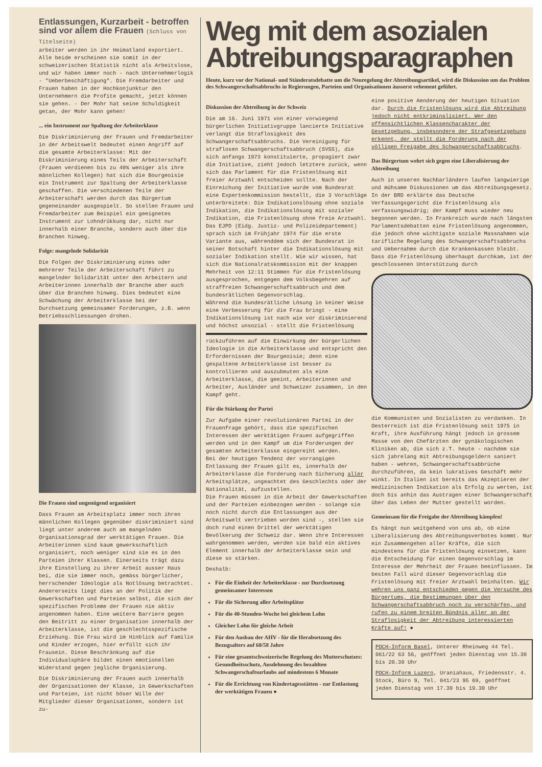Entlassungen, Kurzarbeit - betroffen sind vor allem die Frauen (Schluss von Titelseite)
arbeiter werden in ihr Heimatland exportiert. Alle beide erscheinen sie somit in der schweizerischen Statistik nicht als Arbeitslose, und wir haben immer noch - nach Unternehmerlogik - "Ueberbeschäftigung". Die Fremdarbeiter und Frauen haben in der Hochkonjunktur den Unternehmern die Profite gemacht, jetzt können sie gehen. - Der Mohr hat seine Schuldigkeit getan, der Mohr kann gehen!
... ein Instrument zur Spaltung der Arbeiterklasse
Die Diskriminierung der Frauen und Fremdarbeiter in der Arbeitswelt bedeutet einen Angriff auf die gesamte Arbeiterklasse: Mit der Diskriminierung eines Teils der Arbeiterschaft (Frauen verdienen bis zu 40% weniger als ihre männlichen Kollegen) hat sich die Bourgeoisie ein Instrument zur Spaltung der Arbeiterklasse geschaffen. Die verschiedenen Teile der Arbeiterschaft werden durch das Bürgertum gegeneinander ausgespielt. So stellen Frauen und Fremdarbeiter zum Beispiel ein geeignetes Instrument zur Lohndrükkung dar, nicht nur innerhalb einer Branche, sondern auch über die Branchen hinweg.
Folge: mangelnde Solidarität
Die Folgen der Diskriminierung eines oder mehrerer Teile der Arbeiterschaft führt zu mangelnder Solidarität unter den Arbeitern und Arbeiterinnen innerhalb der Branche aber auch über die Branchen hinweg. Dies bedeutet eine Schwächung der Arbeiterklasse bei der Durchsetzung gemeinsamer Forderungen, z.B. wenn Betriebsschliessungen drohen.
Die Frauen sind ungenügend organisiert
Dass Frauen am Arbeitsplatz immer noch ihren männlichen Kollegen gegenüber diskriminiert sind liegt unter anderem auch am mangelnden Organisationsgrad der werktätigen Frauen. Die Arbeiterinnen sind kaum gewerkschaftlich organisiert, noch weniger sind sie es in den Parteien ihrer Klassen. Einerseits trägt dazu ihre Einstellung zu ihrer Arbeit ausser Haus bei, die sie immer noch, gemäss bürgerlicher, herrschender Ideologie als Notlösung betrachtet. Andererseits liegt dies an der Politik der Gewerkschaften und Parteien selbst, die sich der spezifischen Probleme der Frauen nie aktiv angenommen haben. Eine weitere Barriere gegen den Beitritt zu einer Organisation innerhalb der Arbeiterklasse, ist die geschlechtsspezifische Erziehung. Die Frau wird im Hinblick auf Familie und Kinder erzogen, hier erfüllt sich ihr Frausein. Diese Beschränkung auf die Individualsphäre bildet einen emotionellen Widerstand gegen jegliche Organisierung.
Die Diskriminierung der Frauen auch innerhalb der Organisationen der Klasse, in Gewerkschaften und Parteien, ist nicht böser Wille der Mitglieder dieser Organisationen, sondern ist zu-
Weg mit dem asozialen Abtreibungsparagraphen
Heute, kurz vor der National- und Ständeratsdebatte um die Neuregelung der Abtreibungsartikel, wird die Diskussion um das Problem des Schwangerschaftsabbruchs in Regierungen, Parteien und Organisationen äusserst vehement geführt.
Diskussion der Abtreibung in der Schweiz
Die am 16. Juni 1971 von einer vorwiegend bürgerlichen Initiativgruppe lancierte Initiative verlangt die Straflosigkeit des Schwangerschaftsabbruchs. Die Vereinigung für straflosen Schwangerschaftsabbruch (SVSS), die sich anfangs 1973 konstituierte, propagiert zwar die Initiative, zieht jedoch letztere zurück, wenn sich das Parlament für die Fristenlösung mit freier Arztwahl entscheiden sollte. Nach der Einreichung der Initiative wurde vom Bundesrat eine Expertenkommission bestellt, die 3 Vorschläge unterbreitete: Die Indikationslösung ohne soziale Indikation, die Indikationslösung mit sozialer Indikation, die Fristenlösung ohne freie Arztwahl. Das EJPD (Eidg. Justiz- und Polizeidepartement) sprach sich im Frühjahr 1974 für die erste Variante aus, währenddem sich der Bundesrat in seiner Botschaft hinter die Indikationslösung mit sozialer Indikation stellt. Wie wir wissen, hat sich die Nationalratskommission mit der knappen Mehrheit von 12:11 Stimmen für die Fristenlösung ausgesprochen, entgegen dem Volksbegehren auf straffreien Schwangerschaftsabbruch und dem bundesrätlichen Gegenvorschlag.
Während die bundesrätliche Lösung in keiner Weise eine Verbesserung für die Frau bringt - eine Indikationslösung ist nach wie vor diskriminierend und höchst unsozial - stellt die Fristenlösung
rückzuführen auf die Einwirkung der bürgerlichen Ideologie in die Arbeiterklasse und entspricht den Erfordernissen der Bourgeoisie; denn eine gespaltene Arbeiterklasse ist besser zu kontrollieren und auszubeuten als eine Arbeiterklasse, die geeint, Arbeiterinnen und Arbeiter, Ausländer und Schweizer zusammen, in den Kampf geht.
Für die Stärkung der Partei
Zur Aufgabe einer revolutionären Partei in der Frauenfrage gehört, dass die spezifischen Interessen der werktätigen Frauen aufgegriffen werden und in den Kampf um die Forderungen der gesamten Arbeiterklasse eingereiht werden.
Bei der heutigen Tendenz der vorrangigen Entlassung der Frauen gilt es, innerhalb der Arbeiterklasse die Forderung nach Sicherung aller Arbeitsplätze, ungeachtet des Geschlechts oder der Nationalität, aufzustellen.
Die Frauen müssen in die Arbeit der Gewerkschaften und der Parteien einbezogen werden - solange sie noch nicht durch die Entlassungen aus der Arbeitswelt vertrieben worden sind -, stellen sie doch rund einen Drittel der werktätigen Bevölkerung der Schweiz dar. Wenn ihre Interessen wahrgenommen werden, werden sie bald ein aktives Element innerhalb der Arbeiterklasse sein und diese so stärken.
Deshalb:
Für die Einheit der Arbeiterklasse - zur Durchsetzung gemeinsamer Interessen
Für die Sicherung aller Arbeitsplätze
Für die 40-Stunden-Woche bei gleichem Lohn
Gleicher Lohn für gleiche Arbeit
Für den Ausbau der AHV - für die Herabsetzung des Bezugsalters auf 60/58 Jahre
Für eine gesamtschweizerische Regelung des Mutterschutzes: Gesundheitsschutz, Ausdehnung des bezahlten Schwangerschaftsurlaubs auf mindestens 6 Monate
Für die Errichtung von Kindertagesstätten - zur Entlastung der werktätigen Frauen ●
eine positive Aenderung der heutigen Situation dar. Durch die Fristenlösung wird die Abtreibung jedoch nicht entkriminalisiert. Wer den offensichtlichen Klassencharakter der Gesetzgebung, insbesondere der Strafgesetzgebung erkennt, der stellt die Forderung nach der völligen Freigabe des Schwangerschaftsabbruchs.
Das Bürgertum wehrt sich gegen eine Liberalisierung der Abtreibung
Auch in unseren Nachbarländern laufen langwierige und mühsame Diskussionen um das Abtreibungsgesetz. In der BRD erklärte das Deutsche Verfassungsgericht die Fristenlösung als verfassungswidrig; der Kampf muss wieder neu begonnen werden. In Frankreich wurde nach längsten Parlamentsdebatten eine Fristenlösung angenommen, die jedoch ohne wichtigste soziale Massnahmen wie tarifliche Regelung des Schwangerschaftsabbruchs und Uebernahme durch die Krankenkassen bleibt. Dass die Fristenlösung überhaupt durchkam, ist der geschlossenen Unterstützung durch
die Kommunisten und Sozialisten zu verdanken. In Oesterreich ist die Fristenlösung seit 1975 in Kraft, ihre Ausführung hängt jedoch in grossem Masse von den Chefärzten der gynäkologischen Kliniken ab, die sich z.T. heute - nachdem sie sich jahrelang mit Abtreibungsgeldern saniert haben - wehren, Schwangerschaftsabbrüche durchzuführen, da kein lukratives Geschäft mehr winkt. In Italien ist bereits das Akzeptieren der medizinischen Indikation als Erfolg zu werten, ist doch bis anhin das Austragen einer Schwangerschaft über das Leben der Mutter gestellt worden.
Gemeinsam für die Freigabe der Abtreibung kämpfen!
Es hängt nun weitgehend von uns ab, ob eine Liberalisierung des Abtreibungsverbotes kommt. Nur ein Zusammengehen aller Kräfte, die sich mindestens für die Fristenlösung einsetzen, kann die Entscheidung für einen Gegenvorschlag im Interesse der Mehrheit der Frauen beeinflussen. Im besten Fall wird dieser Gegenvorschlag die Fristenlösung mit freier Arztwahl beinhalten. Wir wehren uns ganz entschieden gegen die Versuche des Bürgertums, die Bestimmungen über den Schwangerschaftsabbruch noch zu verschärfen, und rufen zu einem breiten Bündnis aller an der Straflosigkeit der Abtreibung interessierten Kräfte auf! ●
POCH-Inform Basel, Unterer Rheinweg 44 Tel. 061/22 63 56, geöffnet jeden Dienstag von 15.30 bis 20.30 Uhr
POCH-Inform Luzern, Uraniahaus, Friedensstr. 4. Stock, Büro 9, Tel. 041/23 95 69, geöffnet jeden Dienstag von 17.30 bis 19.30 Uhr